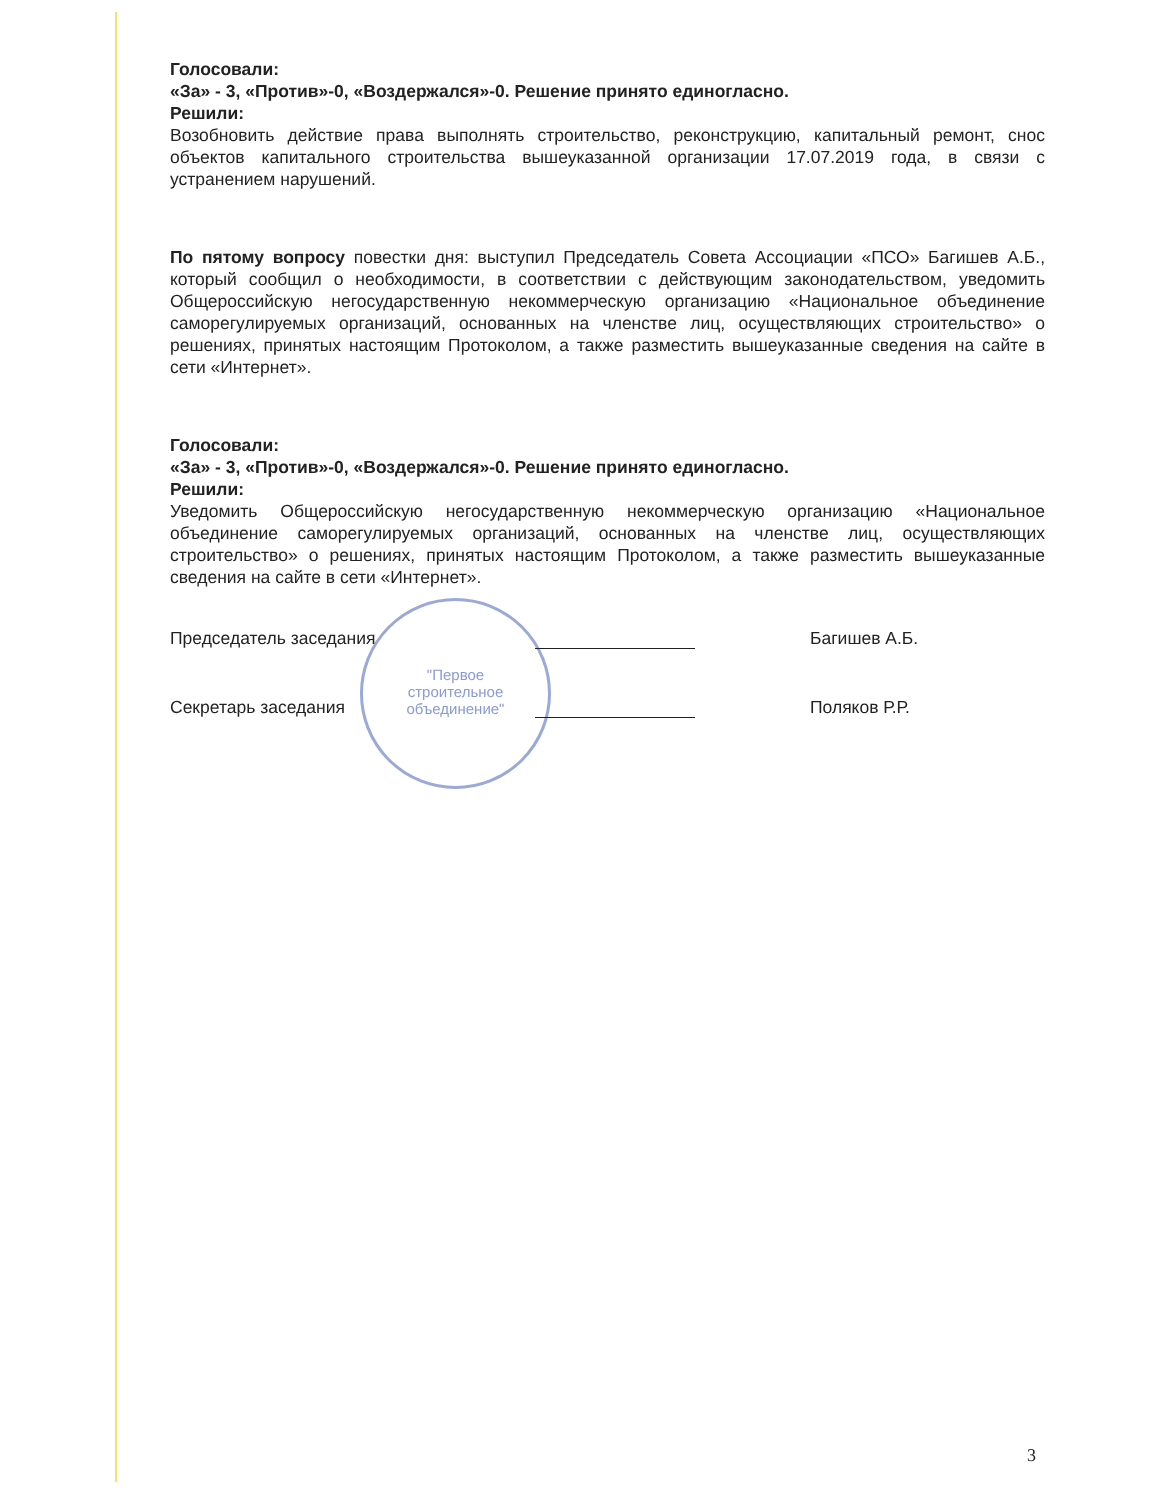"Первое
строительное
объединение"
Голосовали:
«За» - 3, «Против»-0, «Воздержался»-0. Решение принято единогласно.
Решили:
Возобновить действие права выполнять строительство, реконструкцию, капитальный ремонт, снос объектов капитального строительства вышеуказанной организации 17.07.2019 года, в связи с устранением нарушений.
По пятому вопросу повестки дня: выступил Председатель Совета Ассоциации «ПСО» Багишев А.Б., который сообщил о необходимости, в соответствии с действующим законодательством, уведомить Общероссийскую негосударственную некоммерческую организацию «Национальное объединение саморегулируемых организаций, основанных на членстве лиц, осуществляющих строительство» о решениях, принятых настоящим Протоколом, а также разместить вышеуказанные сведения на сайте в сети «Интернет».
Голосовали:
«За» - 3, «Против»-0, «Воздержался»-0. Решение принято единогласно.
Решили:
Уведомить Общероссийскую негосударственную некоммерческую организацию «Национальное объединение саморегулируемых организаций, основанных на членстве лиц, осуществляющих строительство» о решениях, принятых настоящим Протоколом, а также разместить вышеуказанные сведения на сайте в сети «Интернет».
Председатель заседания Багишев А.Б.
Секретарь заседания Поляков Р.Р.
3